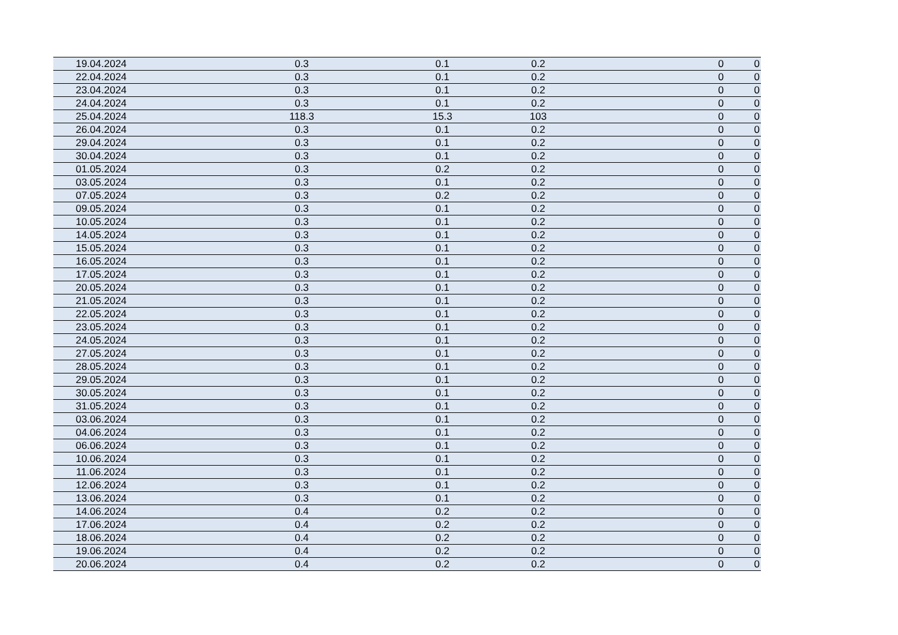| 19.04.2024 | 0.3 | 0.1 | 0.2 | 0 | 0 |
| 22.04.2024 | 0.3 | 0.1 | 0.2 | 0 | 0 |
| 23.04.2024 | 0.3 | 0.1 | 0.2 | 0 | 0 |
| 24.04.2024 | 0.3 | 0.1 | 0.2 | 0 | 0 |
| 25.04.2024 | 118.3 | 15.3 | 103 | 0 | 0 |
| 26.04.2024 | 0.3 | 0.1 | 0.2 | 0 | 0 |
| 29.04.2024 | 0.3 | 0.1 | 0.2 | 0 | 0 |
| 30.04.2024 | 0.3 | 0.1 | 0.2 | 0 | 0 |
| 01.05.2024 | 0.3 | 0.2 | 0.2 | 0 | 0 |
| 03.05.2024 | 0.3 | 0.1 | 0.2 | 0 | 0 |
| 07.05.2024 | 0.3 | 0.2 | 0.2 | 0 | 0 |
| 09.05.2024 | 0.3 | 0.1 | 0.2 | 0 | 0 |
| 10.05.2024 | 0.3 | 0.1 | 0.2 | 0 | 0 |
| 14.05.2024 | 0.3 | 0.1 | 0.2 | 0 | 0 |
| 15.05.2024 | 0.3 | 0.1 | 0.2 | 0 | 0 |
| 16.05.2024 | 0.3 | 0.1 | 0.2 | 0 | 0 |
| 17.05.2024 | 0.3 | 0.1 | 0.2 | 0 | 0 |
| 20.05.2024 | 0.3 | 0.1 | 0.2 | 0 | 0 |
| 21.05.2024 | 0.3 | 0.1 | 0.2 | 0 | 0 |
| 22.05.2024 | 0.3 | 0.1 | 0.2 | 0 | 0 |
| 23.05.2024 | 0.3 | 0.1 | 0.2 | 0 | 0 |
| 24.05.2024 | 0.3 | 0.1 | 0.2 | 0 | 0 |
| 27.05.2024 | 0.3 | 0.1 | 0.2 | 0 | 0 |
| 28.05.2024 | 0.3 | 0.1 | 0.2 | 0 | 0 |
| 29.05.2024 | 0.3 | 0.1 | 0.2 | 0 | 0 |
| 30.05.2024 | 0.3 | 0.1 | 0.2 | 0 | 0 |
| 31.05.2024 | 0.3 | 0.1 | 0.2 | 0 | 0 |
| 03.06.2024 | 0.3 | 0.1 | 0.2 | 0 | 0 |
| 04.06.2024 | 0.3 | 0.1 | 0.2 | 0 | 0 |
| 06.06.2024 | 0.3 | 0.1 | 0.2 | 0 | 0 |
| 10.06.2024 | 0.3 | 0.1 | 0.2 | 0 | 0 |
| 11.06.2024 | 0.3 | 0.1 | 0.2 | 0 | 0 |
| 12.06.2024 | 0.3 | 0.1 | 0.2 | 0 | 0 |
| 13.06.2024 | 0.3 | 0.1 | 0.2 | 0 | 0 |
| 14.06.2024 | 0.4 | 0.2 | 0.2 | 0 | 0 |
| 17.06.2024 | 0.4 | 0.2 | 0.2 | 0 | 0 |
| 18.06.2024 | 0.4 | 0.2 | 0.2 | 0 | 0 |
| 19.06.2024 | 0.4 | 0.2 | 0.2 | 0 | 0 |
| 20.06.2024 | 0.4 | 0.2 | 0.2 | 0 | 0 |